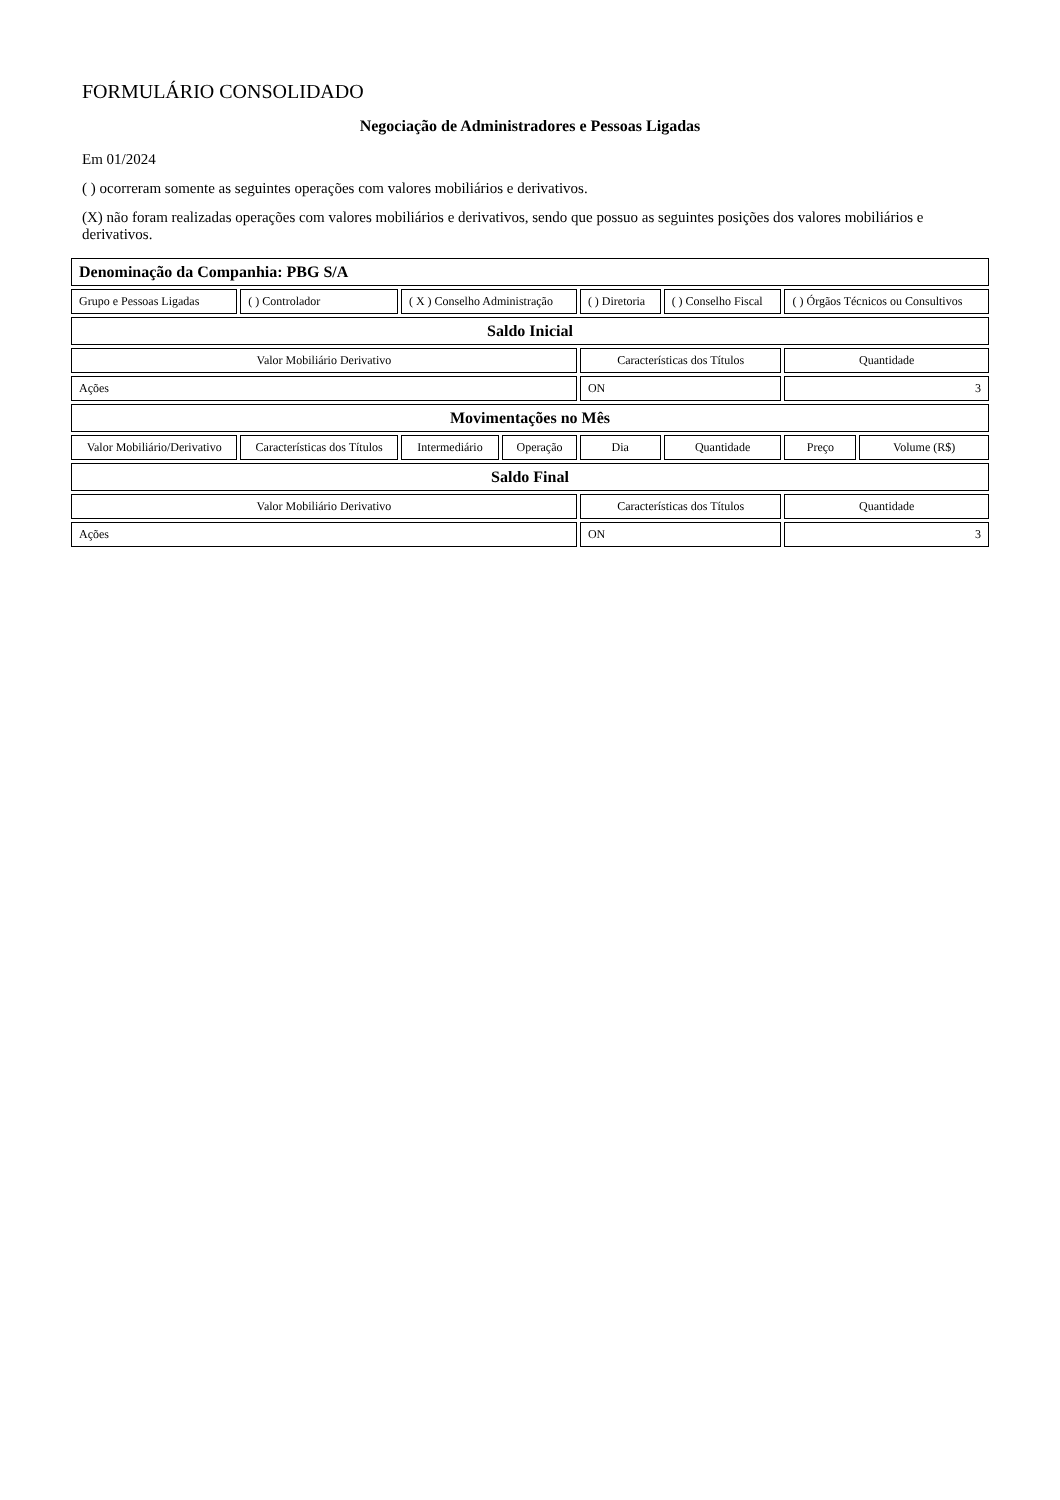FORMULÁRIO CONSOLIDADO
Negociação de Administradores e Pessoas Ligadas
Em 01/2024
( ) ocorreram somente as seguintes operações com valores mobiliários e derivativos.
(X) não foram realizadas operações com valores mobiliários e derivativos, sendo que possuo as seguintes posições dos valores mobiliários e derivativos.
| Denominação da Companhia: PBG S/A | | | | | | | |
| Grupo e Pessoas Ligadas | ( ) Controlador | ( X ) Conselho Administração | | ( ) Diretoria | ( ) Conselho Fiscal | ( ) Órgãos Técnicos ou Consultivos | |
| Saldo Inicial | | | | | | | |
| Valor Mobiliário Derivativo | | | | Características dos Títulos | | Quantidade | |
| Ações | | | | ON | | 3 | |
| Movimentações no Mês | | | | | | | |
| Valor Mobiliário/Derivativo | Características dos Títulos | Intermediário | Operação | Dia | Quantidade | Preço | Volume (R$) |
| Saldo Final | | | | | | | |
| Valor Mobiliário Derivativo | | | | Características dos Títulos | | Quantidade | |
| Ações | | | | ON | | 3 | |